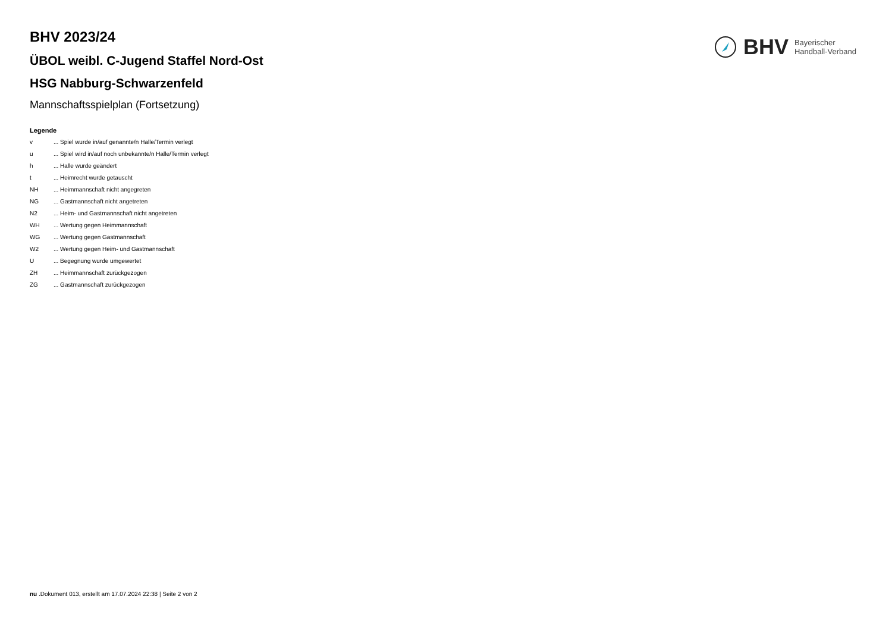BHV Bayerischer
Handball-Verband
BHV 2023/24
ÜBOL weibl. C-Jugend Staffel Nord-Ost
HSG Nabburg-Schwarzenfeld
Mannschaftsspielplan (Fortsetzung)
Legende
v... Spiel wurde in/auf genannte/n Halle/Termin verlegt
u... Spiel wird in/auf noch unbekannte/n Halle/Termin verlegt
h... Halle wurde geändert
t... Heimrecht wurde getauscht
NH... Heimmannschaft nicht angegreten
NG... Gastmannschaft nicht angetreten
N2... Heim- und Gastmannschaft nicht angetreten
WH... Wertung gegen Heimmannschaft
WG... Wertung gegen Gastmannschaft
W2... Wertung gegen Heim- und Gastmannschaft
U... Begegnung wurde umgewertet
ZH... Heimmannschaft zurückgezogen
ZG... Gastmannschaft zurückgezogen
nu .Dokument 013, erstellt am 17.07.2024 22:38 | Seite 2 von 2